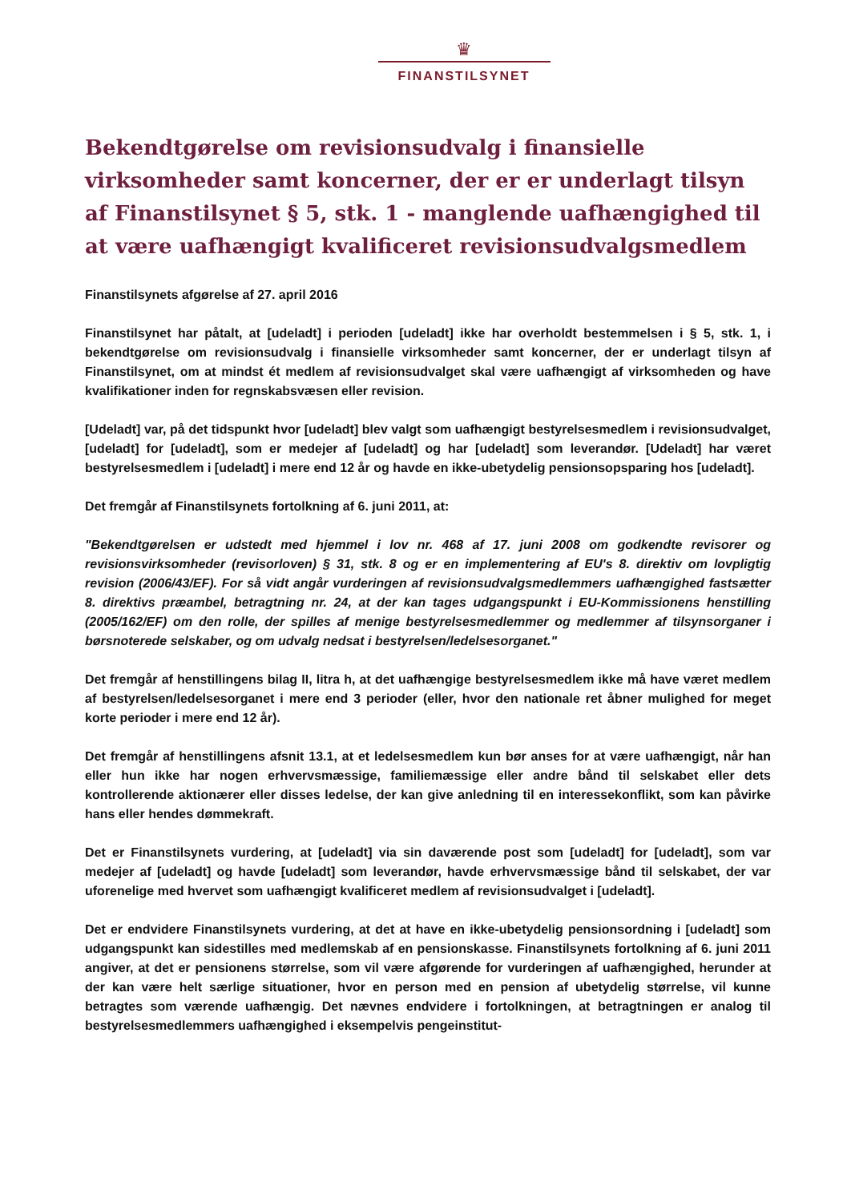♛
FINANSTILSYNET
Bekendtgørelse om revisionsudvalg i finansielle virksomheder samt koncerner, der er er underlagt tilsyn af Finanstilsynet § 5, stk. 1 - manglende uafhængighed til at være uafhængigt kvalificeret revisionsudvalgsmedlem
Finanstilsynets afgørelse af 27. april 2016
Finanstilsynet har påtalt, at [udeladt] i perioden [udeladt] ikke har overholdt bestemmelsen i § 5, stk. 1, i bekendtgørelse om revisionsudvalg i finansielle virksomheder samt koncerner, der er underlagt tilsyn af Finanstilsynet, om at mindst ét medlem af revisionsudvalget skal være uafhængigt af virksomheden og have kvalifikationer inden for regnskabsvæsen eller revision.
[Udeladt] var, på det tidspunkt hvor [udeladt] blev valgt som uafhængigt bestyrelsesmedlem i revisionsudvalget, [udeladt] for [udeladt], som er medejer af [udeladt] og har [udeladt] som leverandør. [Udeladt] har været bestyrelsesmedlem i [udeladt] i mere end 12 år og havde en ikke-ubetydelig pensionsopsparing hos [udeladt].
Det fremgår af Finanstilsynets fortolkning af 6. juni 2011, at:
"Bekendtgørelsen er udstedt med hjemmel i lov nr. 468 af 17. juni 2008 om godkendte revisorer og revisionsvirksomheder (revisorloven) § 31, stk. 8 og er en implementering af EU's 8. direktiv om lovpligtig revision (2006/43/EF). For så vidt angår vurderingen af revisionsudvalgsmedlemmers uafhængighed fastsætter 8. direktivs præambel, betragtning nr. 24, at der kan tages udgangspunkt i EU-Kommissionens henstilling (2005/162/EF) om den rolle, der spilles af menige bestyrelsesmedlemmer og medlemmer af tilsynsorganer i børsnoterede selskaber, og om udvalg nedsat i bestyrelsen/ledelsesorganet."
Det fremgår af henstillingens bilag II, litra h, at det uafhængige bestyrelsesmedlem ikke må have været medlem af bestyrelsen/ledelsesorganet i mere end 3 perioder (eller, hvor den nationale ret åbner mulighed for meget korte perioder i mere end 12 år).
Det fremgår af henstillingens afsnit 13.1, at et ledelsesmedlem kun bør anses for at være uafhængigt, når han eller hun ikke har nogen erhvervsmæssige, familiemæssige eller andre bånd til selskabet eller dets kontrollerende aktionærer eller disses ledelse, der kan give anledning til en interessekonflikt, som kan påvirke hans eller hendes dømmekraft.
Det er Finanstilsynets vurdering, at [udeladt] via sin daværende post som [udeladt] for [udeladt], som var medejer af [udeladt] og havde [udeladt] som leverandør, havde erhvervsmæssige bånd til selskabet, der var uforenelige med hvervet som uafhængigt kvalificeret medlem af revisionsudvalget i [udeladt].
Det er endvidere Finanstilsynets vurdering, at det at have en ikke-ubetydelig pensionsordning i [udeladt] som udgangspunkt kan sidestilles med medlemskab af en pensionskasse. Finanstilsynets fortolkning af 6. juni 2011 angiver, at det er pensionens størrelse, som vil være afgørende for vurderingen af uafhængighed, herunder at der kan være helt særlige situationer, hvor en person med en pension af ubetydelig størrelse, vil kunne betragtes som værende uafhængig. Det nævnes endvidere i fortolkningen, at betragtningen er analog til bestyrelsesmedlemmers uafhængighed i eksempelvis pengeinstitut-